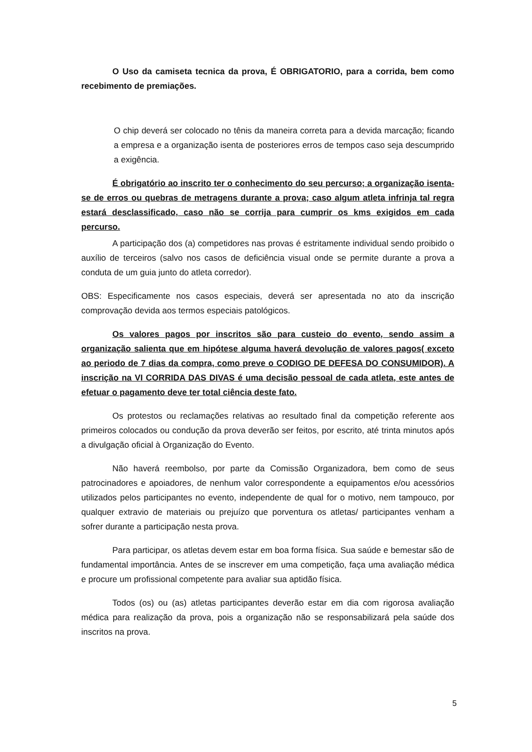O Uso da camiseta tecnica da prova, É OBRIGATORIO, para a corrida, bem como recebimento de premiações.
O chip deverá ser colocado no tênis da maneira correta para a devida marcação; ficando a empresa e a organização isenta de posteriores erros de tempos caso seja descumprido a exigência.
É obrigatório ao inscrito ter o conhecimento do seu percurso; a organização isenta-se de erros ou quebras de metragens durante a prova; caso algum atleta infrinja tal regra estará desclassificado, caso não se corrija para cumprir os kms exigidos em cada percurso.
A participação dos (a) competidores nas provas é estritamente individual sendo proibido o auxílio de terceiros (salvo nos casos de deficiência visual onde se permite durante a prova a conduta de um guia junto do atleta corredor).
OBS: Especificamente nos casos especiais, deverá ser apresentada no ato da inscrição comprovação devida aos termos especiais patológicos.
Os valores pagos por inscritos são para custeio do evento, sendo assim a organização salienta que em hipótese alguma haverá devolução de valores pagos( exceto ao periodo de 7 dias da compra, como preve o CODIGO DE DEFESA DO CONSUMIDOR). A inscrição na VI CORRIDA DAS DIVAS é uma decisão pessoal de cada atleta, este antes de efetuar o pagamento deve ter total ciência deste fato.
Os protestos ou reclamações relativas ao resultado final da competição referente aos primeiros colocados ou condução da prova deverão ser feitos, por escrito, até trinta minutos após a divulgação oficial à Organização do Evento.
Não haverá reembolso, por parte da Comissão Organizadora, bem como de seus patrocinadores e apoiadores, de nenhum valor correspondente a equipamentos e/ou acessórios utilizados pelos participantes no evento, independente de qual for o motivo, nem tampouco, por qualquer extravio de materiais ou prejuízo que porventura os atletas/ participantes venham a sofrer durante a participação nesta prova.
Para participar, os atletas devem estar em boa forma física. Sua saúde e bemestar são de fundamental importância. Antes de se inscrever em uma competição, faça uma avaliação médica e procure um profissional competente para avaliar sua aptidão física.
Todos (os) ou (as) atletas participantes deverão estar em dia com rigorosa avaliação médica para realização da prova, pois a organização não se responsabilizará pela saúde dos inscritos na prova.
5